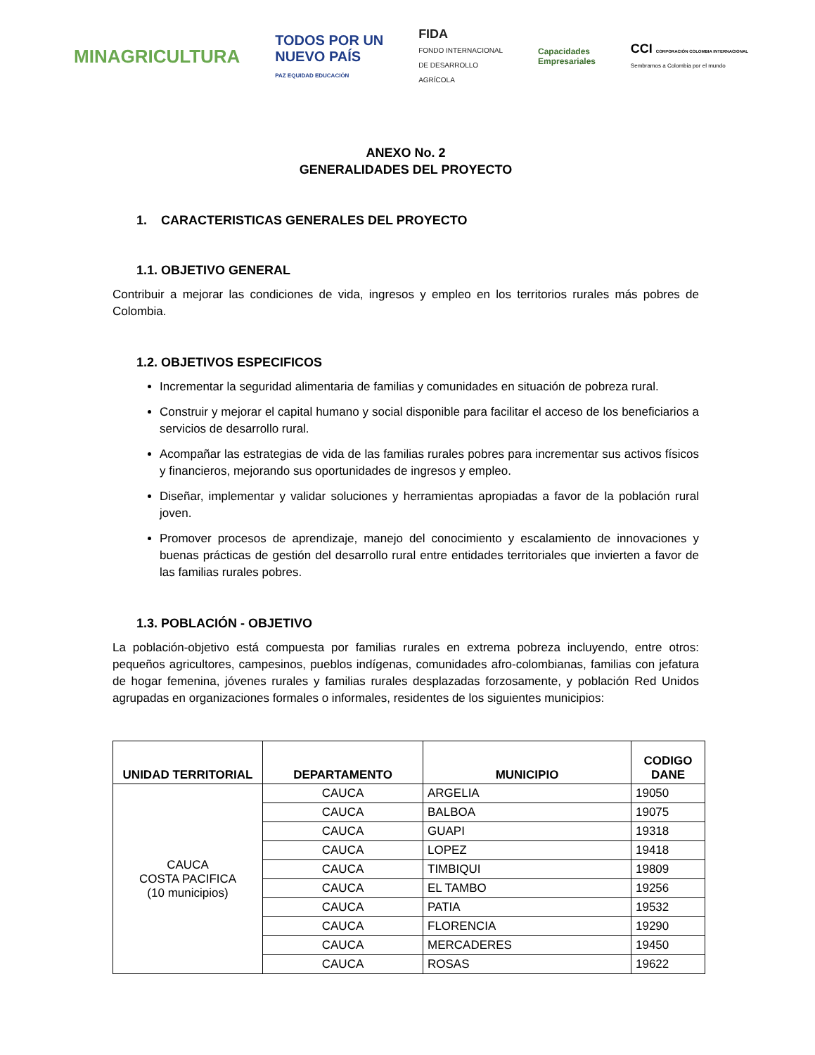MINAGRICULTURA
TODOS POR UN
NUEVO PAÍS
PAZ EQUIDAD EDUCACIÓN
FIDA
FONDO INTERNACIONAL
DE DESARROLLO
AGRÍCOLA
Capacidades
Empresariales
CCI CORPORACIÓN COLOMBIA INTERNACIONAL
Sembramos a Colombia por el mundo
ANEXO No. 2
GENERALIDADES DEL PROYECTO
1. CARACTERISTICAS GENERALES DEL PROYECTO
1.1. OBJETIVO GENERAL
Contribuir a mejorar las condiciones de vida, ingresos y empleo en los territorios rurales más pobres de Colombia.
1.2. OBJETIVOS ESPECIFICOS
Incrementar la seguridad alimentaria de familias y comunidades en situación de pobreza rural.
Construir y mejorar el capital humano y social disponible para facilitar el acceso de los beneficiarios a servicios de desarrollo rural.
Acompañar las estrategias de vida de las familias rurales pobres para incrementar sus activos físicos y financieros, mejorando sus oportunidades de ingresos y empleo.
Diseñar, implementar y validar soluciones y herramientas apropiadas a favor de la población rural joven.
Promover procesos de aprendizaje, manejo del conocimiento y escalamiento de innovaciones y buenas prácticas de gestión del desarrollo rural entre entidades territoriales que invierten a favor de las familias rurales pobres.
1.3. POBLACIÓN - OBJETIVO
La población-objetivo está compuesta por familias rurales en extrema pobreza incluyendo, entre otros: pequeños agricultores, campesinos, pueblos indígenas, comunidades afro-colombianas, familias con jefatura de hogar femenina, jóvenes rurales y familias rurales desplazadas forzosamente, y población Red Unidos agrupadas en organizaciones formales o informales, residentes de los siguientes municipios:
| UNIDAD TERRITORIAL | DEPARTAMENTO | MUNICIPIO | CODIGO DANE |
| --- | --- | --- | --- |
| CAUCA COSTA PACIFICA (10 municipios) | CAUCA | ARGELIA | 19050 |
| | CAUCA | BALBOA | 19075 |
| | CAUCA | GUAPI | 19318 |
| | CAUCA | LOPEZ | 19418 |
| | CAUCA | TIMBIQUI | 19809 |
| | CAUCA | EL TAMBO | 19256 |
| | CAUCA | PATIA | 19532 |
| | CAUCA | FLORENCIA | 19290 |
| | CAUCA | MERCADERES | 19450 |
| | CAUCA | ROSAS | 19622 |